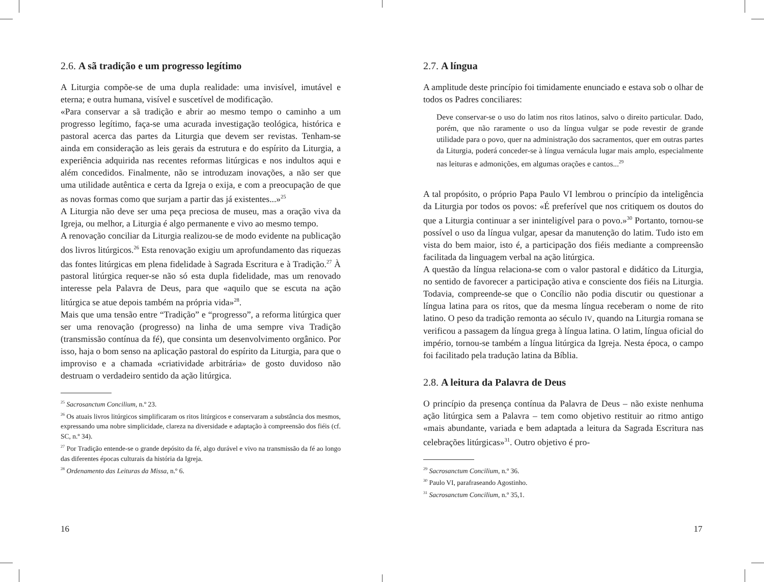2.6. A sã tradição e um progresso legítimo
A Liturgia compõe-se de uma dupla realidade: uma invisível, imutável e eterna; e outra humana, visível e suscetível de modificação.
«Para conservar a sã tradição e abrir ao mesmo tempo o caminho a um progresso legítimo, faça-se uma acurada investigação teológica, histórica e pastoral acerca das partes da Liturgia que devem ser revistas. Tenham-se ainda em consideração as leis gerais da estrutura e do espírito da Liturgia, a experiência adquirida nas recentes reformas litúrgicas e nos indultos aqui e além concedidos. Finalmente, não se introduzam inovações, a não ser que uma utilidade autêntica e certa da Igreja o exija, e com a preocupação de que as novas formas como que surjam a partir das já existentes...»<sup>25</sup>
A Liturgia não deve ser uma peça preciosa de museu, mas a oração viva da Igreja, ou melhor, a Liturgia é algo permanente e vivo ao mesmo tempo.
A renovação conciliar da Liturgia realizou-se de modo evidente na publicação dos livros litúrgicos.<sup>26</sup> Esta renovação exigiu um aprofundamento das riquezas das fontes litúrgicas em plena fidelidade à Sagrada Escritura e à Tradição.<sup>27</sup> À pastoral litúrgica requer-se não só esta dupla fidelidade, mas um renovado interesse pela Palavra de Deus, para que «aquilo que se escuta na ação litúrgica se atue depois também na própria vida»<sup>28</sup>.
Mais que uma tensão entre “Tradição” e “progresso”, a reforma litúrgica quer ser uma renovação (progresso) na linha de uma sempre viva Tradição (transmissão contínua da fé), que consinta um desenvolvimento orgânico. Por isso, haja o bom senso na aplicação pastoral do espírito da Liturgia, para que o improviso e a chamada «criatividade arbitrária» de gosto duvidoso não destruam o verdadeiro sentido da ação litúrgica.
<sup>25</sup> Sacrosanctum Concilium, n.º 23.
<sup>26</sup> Os atuais livros litúrgicos simplificaram os ritos litúrgicos e conservaram a substância dos mesmos, expressando uma nobre simplicidade, clareza na diversidade e adaptação à compreensão dos fiéis (cf. SC, n.º 34).
<sup>27</sup> Por Tradição entende-se o grande depósito da fé, algo durável e vivo na transmissão da fé ao longo das diferentes épocas culturais da história da Igreja.
<sup>28</sup> Ordenamento das Leituras da Missa, n.º 6.
16
2.7. A língua
A amplitude deste princípio foi timidamente enunciado e estava sob o olhar de todos os Padres conciliares:
Deve conservar-se o uso do latim nos ritos latinos, salvo o direito particular. Dado, porém, que não raramente o uso da língua vulgar se pode revestir de grande utilidade para o povo, quer na administração dos sacramentos, quer em outras partes da Liturgia, poderá conceder-se à língua vernácula lugar mais amplo, especialmente nas leituras e admonições, em algumas orações e cantos...<sup>29</sup>
A tal propósito, o próprio Papa Paulo VI lembrou o princípio da inteligência da Liturgia por todos os povos: «É preferível que nos critiquem os doutos do que a Liturgia continuar a ser ininteligível para o povo.»<sup>30</sup> Portanto, tornou-se possível o uso da língua vulgar, apesar da manutenção do latim. Tudo isto em vista do bem maior, isto é, a participação dos fiéis mediante a compreensão facilitada da linguagem verbal na ação litúrgica.
A questão da língua relaciona-se com o valor pastoral e didático da Liturgia, no sentido de favorecer a participação ativa e consciente dos fiéis na Liturgia. Todavia, compreende-se que o Concílio não podia discutir ou questionar a língua latina para os ritos, que da mesma língua receberam o nome de rito latino. O peso da tradição remonta ao século IV, quando na Liturgia romana se verificou a passagem da língua grega à língua latina. O latim, língua oficial do império, tornou-se também a língua litúrgica da Igreja. Nesta época, o campo foi facilitado pela tradução latina da Bíblia.
2.8. A leitura da Palavra de Deus
O princípio da presença contínua da Palavra de Deus – não existe nenhuma ação litúrgica sem a Palavra – tem como objetivo restituir ao ritmo antigo «mais abundante, variada e bem adaptada a leitura da Sagrada Escritura nas celebrações litúrgicas»<sup>31</sup>. Outro objetivo é pro-
<sup>29</sup> Sacrosanctum Concilium, n.º 36.
<sup>30</sup> Paulo VI, parafraseando Agostinho.
<sup>31</sup> Sacrosanctum Concilium, n.º 35,1.
17